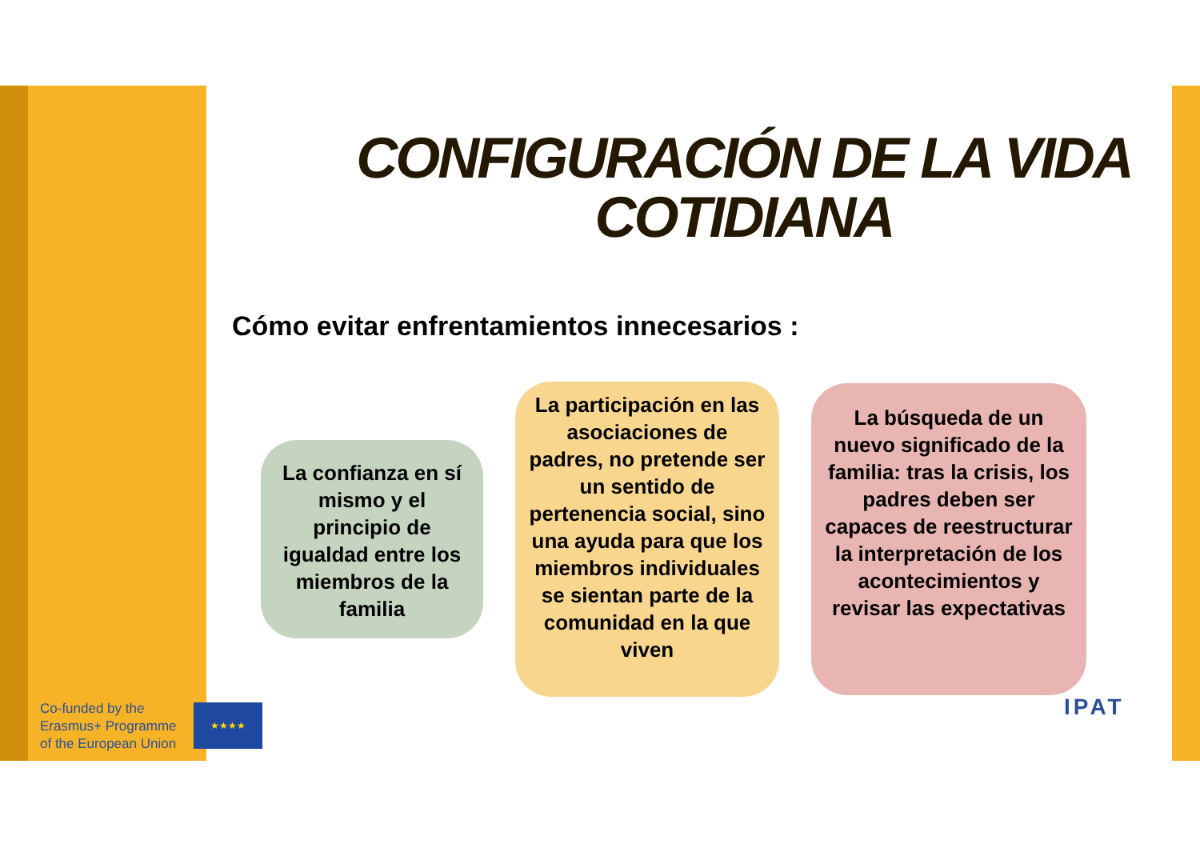CONFIGURACIÓN DE LA VIDA COTIDIANA
Cómo evitar enfrentamientos innecesarios :
La confianza en sí mismo y el principio de igualdad entre los miembros de la familia
La participación en las asociaciones de padres, no pretende ser un sentido de pertenencia social, sino una ayuda para que los miembros individuales se sientan parte de la comunidad en la que viven
La búsqueda de un nuevo significado de la familia: tras la crisis, los padres deben ser capaces de reestructurar la interpretación de los acontecimientos y revisar las expectativas
Co-funded by the
Erasmus+ Programme
of the European Union
★★★★ IPAT